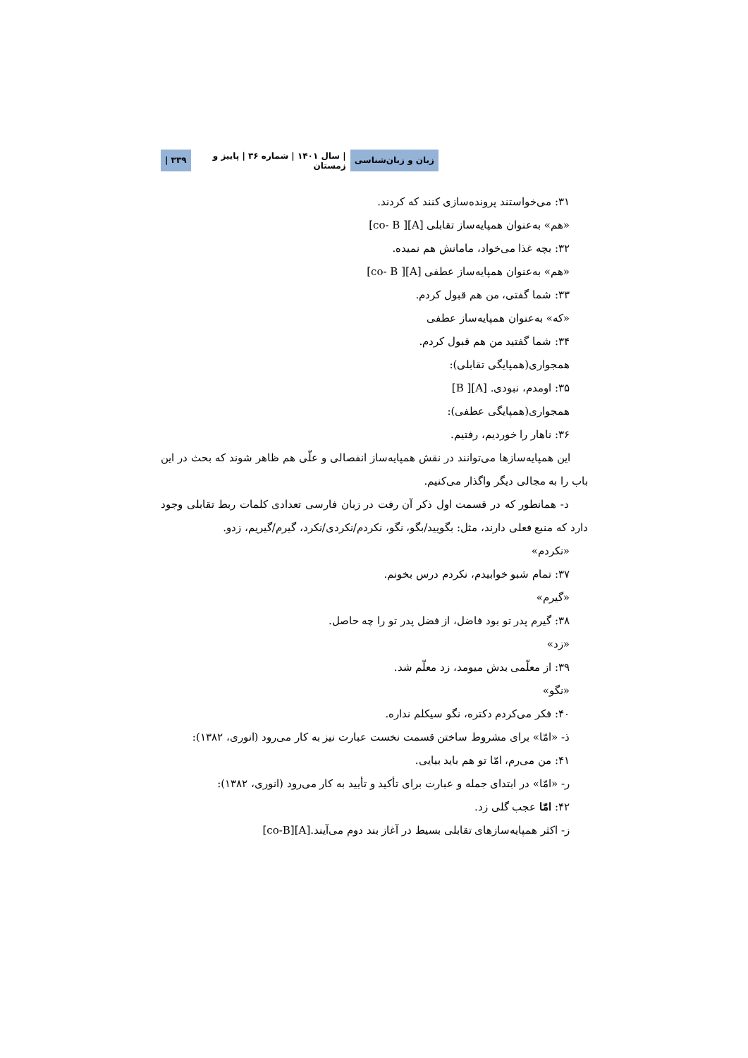زبان و زبان‌شناسی | سال ۱۴۰۱ | شماره ۳۶ | پاییز و زمستان ۳۳۹ |
۳۱: می‌خواستند پرونده‌سازی کنند که کردند.
«هم» به‌عنوان همپایه‌ساز تقابلی [A][ co- B]
۳۲: بچه غذا می‌خواد، مامانش هم نمیده.
«هم» به‌عنوان همپایه‌ساز عطفی [A][ co- B]
۳۳: شما گفتی، من هم قبول کردم.
«که» به‌عنوان همپایه‌ساز عطفی
۳۴: شما گفتید من هم قبول کردم.
همجواری(همپایگی تقابلی):
۳۵: اومدم، نبودی. [A][ B]
همجواری(همپایگی عطفی):
۳۶: ناهار را خوردیم، رفتیم.
این همپایه‌سازها می‌توانند در نقش همپایه‌ساز انفصالی و علّی هم ظاهر شوند که بحث در این باب را به مجالی دیگر واگذار می‌کنیم.
د- همانطور که در قسمت اول ذکر آن رفت در زبان فارسی تعدادی کلمات ربط تقابلی وجود دارد که منبع فعلی دارند، مثل: بگویید/بگو، نگو، نکردم/نکردی/نکرد، گیرم/گیریم، زدو.
«نکردم»
۳۷: تمام شبو خوابیدم، نکردم درس بخونم.
«گیرم»
۳۸: گیرم پدر تو بود فاضل، از فضل پدر تو را چه حاصل.
«زد»
۳۹: از معلّمی بدش میومد، زد معلّم شد.
«نگو»
۴۰: فکر می‌کردم دکتره، نگو سیکلم نداره.
ذ- «امّا» برای مشروط ساختن قسمت نخست عبارت نیز به کار می‌رود (انوری، ۱۳۸۲):
۴۱: من می‌رم، امّا تو هم باید بیایی.
ر- «امّا» در ابتدای جمله و عبارت برای تأکید و تأیید به کار می‌رود (انوری، ۱۳۸۲):
۴۲: امّا عجب گلی زد.
ز- اکثر همپایه‌سازهای تقابلی بسیط در آغاز بند دوم می‌آیند.[A][co-B]